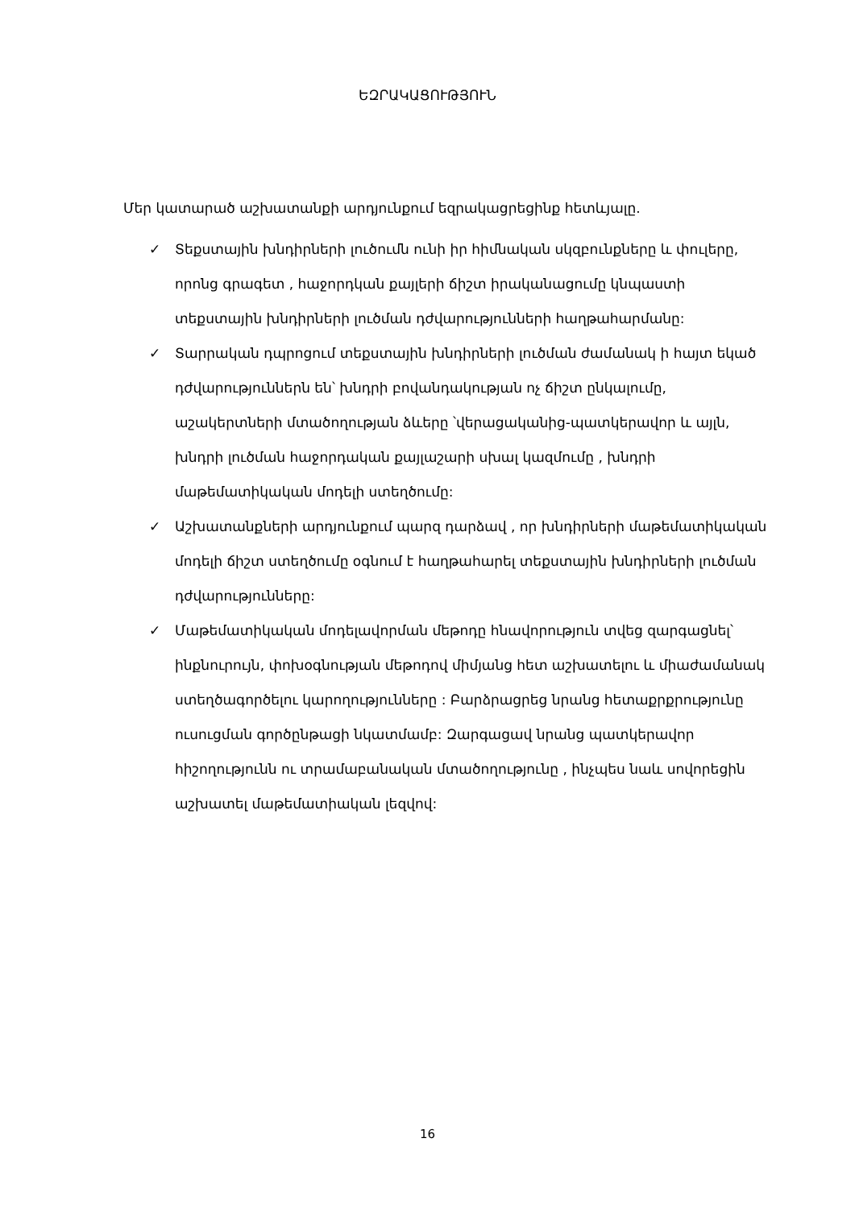ԵԶՐԱԿԱՑՈՒԹՅՈՒՆ
Մեր կատարած աշխատանքի արդյունքում եզրակացրեցինք հետևյալը.
✓ Տեքստային խնդիրների լուծումն ունի իր հիմնական սկզբունքները և փուլերը, որոնց գրագետ , հաջորդկան քայլերի ճիշտ իրականացումը կնպաստի տեքստային խնդիրների լուծման դժվարությունների հաղթահարմանը:
✓ Տարրական դպրոցում տեքստային խնդիրների լուծման ժամանակ ի հայտ եկած դժվարություններն են՝ խնդրի բովանդակության ոչ ճիշտ ընկալումը, աշակերտների մտածողության ձևերը ՝վերացականից-պատկերավոր և այլն, խնդրի լուծման հաջորդական քայլաշարի սխալ կազմումը , խնդրի մաթեմատիկական մոդելի ստեղծումը:
✓ Աշխատանքների արդյունքում պարզ դարձավ , որ խնդիրների մաթեմատիկական մոդելի ճիշտ ստեղծումը օգնում է հաղթահարել տեքստային խնդիրների լուծման դժվարությունները:
✓ Մաթեմատիկական մոդելավորման մեթոդը հնավորություն տվեց զարգացնել՝ ինքնուրույն, փոխօգնության մեթոդով միմյանց հետ աշխատելու և միաժամանակ ստեղծագործելու կարողությունները : Բարձրացրեց նրանց հետաքրքրությունը ուսուցման գործընթացի նկատմամբ: Զարգացավ նրանց պատկերավոր հիշողությունն ու տրամաբանական մտածողությունը , ինչպես նաև սովորեցին աշխատել մաթեմատիական լեզվով:
16